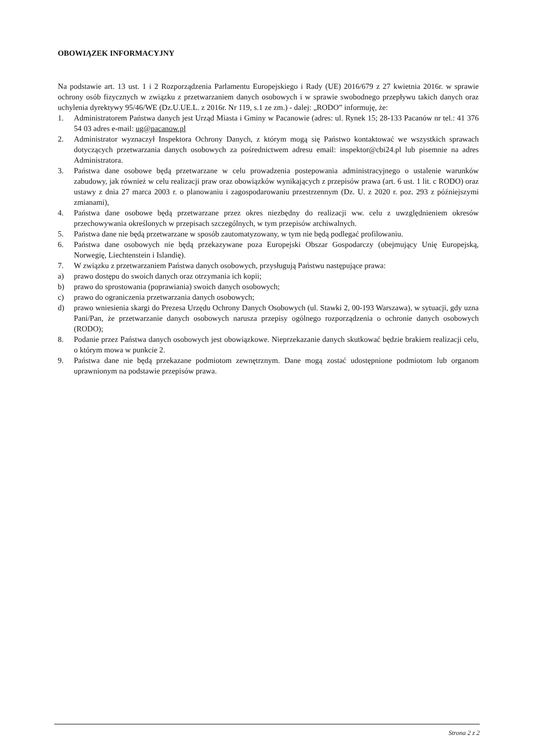OBOWIĄZEK INFORMACYJNY
Na podstawie art. 13 ust. 1 i 2 Rozporządzenia Parlamentu Europejskiego i Rady (UE) 2016/679 z 27 kwietnia 2016r. w sprawie ochrony osób fizycznych w związku z przetwarzaniem danych osobowych i w sprawie swobodnego przepływu takich danych oraz uchylenia dyrektywy 95/46/WE (Dz.U.UE.L. z 2016r. Nr 119, s.1 ze zm.) - dalej: „RODO” informuję, że:
1. Administratorem Państwa danych jest Urząd Miasta i Gminy w Pacanowie (adres: ul. Rynek 15; 28-133 Pacanów nr tel.: 41 376 54 03 adres e-mail: ug@pacanow.pl
2. Administrator wyznaczył Inspektora Ochrony Danych, z którym mogą się Państwo kontaktować we wszystkich sprawach dotyczących przetwarzania danych osobowych za pośrednictwem adresu email: inspektor@cbi24.pl lub pisemnie na adres Administratora.
3. Państwa dane osobowe będą przetwarzane w celu prowadzenia postepowania administracyjnego o ustalenie warunków zabudowy, jak również w celu realizacji praw oraz obowiązków wynikających z przepisów prawa (art. 6 ust. 1 lit. c RODO) oraz ustawy z dnia 27 marca 2003 r. o planowaniu i zagospodarowaniu przestrzennym (Dz. U. z 2020 r. poz. 293 z późniejszymi zmianami),
4. Państwa dane osobowe będą przetwarzane przez okres niezbędny do realizacji ww. celu z uwzględnieniem okresów przechowywania określonych w przepisach szczególnych, w tym przepisów archiwalnych.
5. Państwa dane nie będą przetwarzane w sposób zautomatyzowany, w tym nie będą podlegać profilowaniu.
6. Państwa dane osobowych nie będą przekazywane poza Europejski Obszar Gospodarczy (obejmujący Unię Europejską, Norwegię, Liechtenstein i Islandię).
7. W związku z przetwarzaniem Państwa danych osobowych, przysługują Państwu następujące prawa:
a) prawo dostępu do swoich danych oraz otrzymania ich kopii;
b) prawo do sprostowania (poprawiania) swoich danych osobowych;
c) prawo do ograniczenia przetwarzania danych osobowych;
d) prawo wniesienia skargi do Prezesa Urzędu Ochrony Danych Osobowych (ul. Stawki 2, 00-193 Warszawa), w sytuacji, gdy uzna Pani/Pan, że przetwarzanie danych osobowych narusza przepisy ogólnego rozporządzenia o ochronie danych osobowych (RODO);
8. Podanie przez Państwa danych osobowych jest obowiązkowe. Nieprzekazanie danych skutkować będzie brakiem realizacji celu, o którym mowa w punkcie 2.
9. Państwa dane nie będą przekazane podmiotom zewnętrznym. Dane mogą zostać udostępnione podmiotom lub organom uprawnionym na podstawie przepisów prawa.
Strona 2 z 2